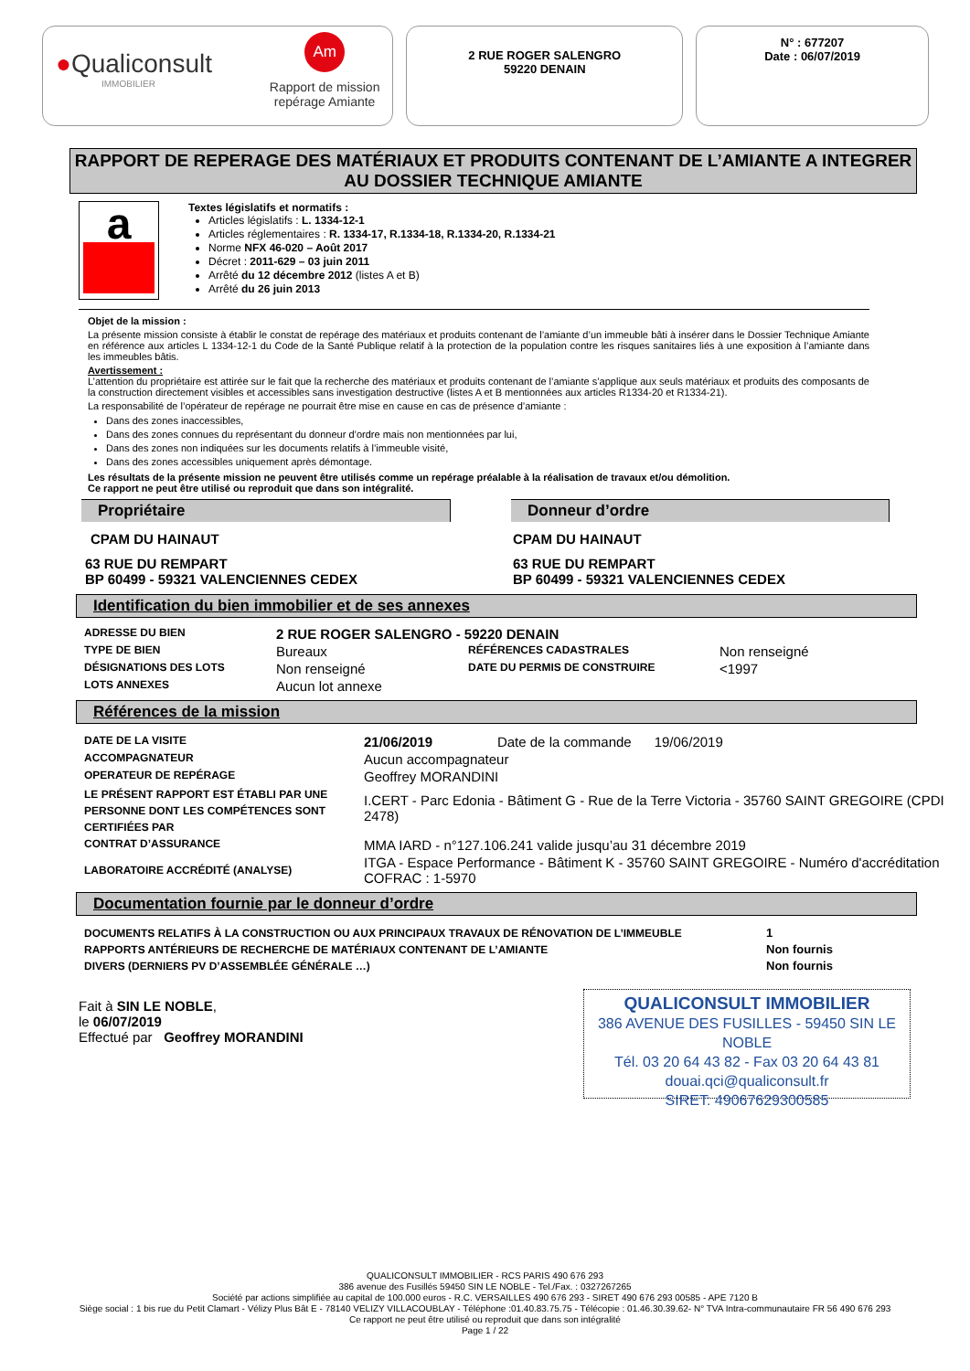●Qualiconsult
IMMOBILIER
Am
Rapport de mission
repérage Amiante
2 RUE ROGER SALENGRO
59220 DENAIN
N° : 677207
Date : 06/07/2019
RAPPORT DE REPERAGE DES MATÉRIAUX ET PRODUITS CONTENANT DE L’AMIANTE A INTEGRER AU DOSSIER TECHNIQUE AMIANTE
a
Textes législatifs et normatifs :
Articles législatifs : L. 1334-12-1
Articles réglementaires : R. 1334-17, R.1334-18, R.1334-20, R.1334-21
Norme NFX 46-020 – Août 2017
Décret : 2011-629 – 03 juin 2011
Arrêté du 12 décembre 2012 (listes A et B)
Arrêté du 26 juin 2013
Objet de la mission :
La présente mission consiste à établir le constat de repérage des matériaux et produits contenant de l’amiante d’un immeuble bâti à insérer dans le Dossier Technique Amiante en référence aux articles L 1334-12-1 du Code de la Santé Publique relatif à la protection de la population contre les risques sanitaires liés à une exposition à l’amiante dans les immeubles bâtis.
Avertissement :
L’attention du propriétaire est attirée sur le fait que la recherche des matériaux et produits contenant de l’amiante s’applique aux seuls matériaux et produits des composants de la construction directement visibles et accessibles sans investigation destructive (listes A et B mentionnées aux articles R1334-20 et R1334-21).
La responsabilité de l’opérateur de repérage ne pourrait être mise en cause en cas de présence d’amiante :
Dans des zones inaccessibles,
Dans des zones connues du représentant du donneur d’ordre mais non mentionnées par lui,
Dans des zones non indiquées sur les documents relatifs à l’immeuble visité,
Dans des zones accessibles uniquement après démontage.
Les résultats de la présente mission ne peuvent être utilisés comme un repérage préalable à la réalisation de travaux et/ou démolition.
Ce rapport ne peut être utilisé ou reproduit que dans son intégralité.
Propriétaire
CPAM DU HAINAUT
63 RUE DU REMPART
BP 60499 - 59321 VALENCIENNES CEDEX
Donneur d’ordre
CPAM DU HAINAUT
63 RUE DU REMPART
BP 60499 - 59321 VALENCIENNES CEDEX
Identification du bien immobilier et de ses annexes
| ADRESSE DU BIEN | 2 RUE ROGER SALENGRO - 59220 DENAIN | | |
| TYPE DE BIEN | Bureaux | RÉFÉRENCES CADASTRALES | Non renseigné |
| DÉSIGNATIONS DES LOTS | Non renseigné | DATE DU PERMIS DE CONSTRUIRE | <1997 |
| LOTS ANNEXES | Aucun lot annexe | | |
Références de la mission
| DATE DE LA VISITE | 21/06/2019 Date de la commande 19/06/2019 |
| ACCOMPAGNATEUR | Aucun accompagnateur |
| OPERATEUR DE REPÉRAGE | Geoffrey MORANDINI |
| LE PRÉSENT RAPPORT EST ÉTABLI PAR UNE PERSONNE DONT LES COMPÉTENCES SONT CERTIFIÉES PAR | I.CERT - Parc Edonia - Bâtiment G - Rue de la Terre Victoria - 35760 SAINT GREGOIRE (CPDI 2478) |
| CONTRAT D’ASSURANCE | MMA IARD - n°127.106.241 valide jusqu’au 31 décembre 2019 |
| LABORATOIRE ACCRÉDITÉ (ANALYSE) | ITGA - Espace Performance - Bâtiment K - 35760 SAINT GREGOIRE - Numéro d'accréditation COFRAC : 1-5970 |
Documentation fournie par le donneur d’ordre
| DOCUMENTS RELATIFS À LA CONSTRUCTION OU AUX PRINCIPAUX TRAVAUX DE RÉNOVATION DE L’IMMEUBLE | 1 |
| RAPPORTS ANTÉRIEURS DE RECHERCHE DE MATÉRIAUX CONTENANT DE L’AMIANTE | Non fournis |
| DIVERS (DERNIERS PV D’ASSEMBLÉE GÉNÉRALE …) | Non fournis |
Fait à SIN LE NOBLE,
le 06/07/2019
Effectué par Geoffrey MORANDINI
QUALICONSULT IMMOBILIER
386 AVENUE DES FUSILLES - 59450 SIN LE NOBLE
Tél. 03 20 64 43 82 - Fax 03 20 64 43 81
douai.qci@qualiconsult.fr
SIRET: 49067629300585
QUALICONSULT IMMOBILIER - RCS PARIS 490 676 293
386 avenue des Fusillés 59450 SIN LE NOBLE - Tel./Fax. : 0327267265
Société par actions simplifiée au capital de 100.000 euros - R.C. VERSAILLES 490 676 293 - SIRET 490 676 293 00585 - APE 7120 B
Siège social : 1 bis rue du Petit Clamart - Vélizy Plus Bât E - 78140 VELIZY VILLACOUBLAY - Téléphone :01.40.83.75.75 - Télécopie : 01.46.30.39.62- N° TVA Intra-communautaire FR 56 490 676 293
Ce rapport ne peut être utilisé ou reproduit que dans son intégralité
Page 1 / 22